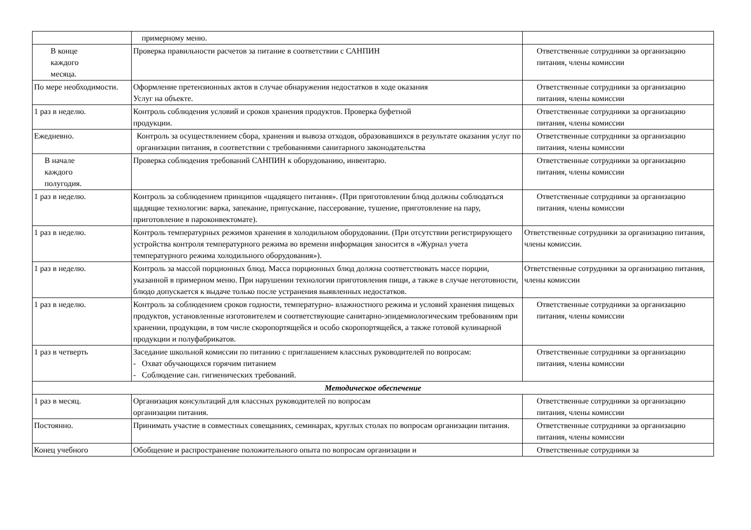| | примерному меню. | |
| В конце каждого месяца. | Проверка правильности расчетов за питание в соответствии с САНПИН | Ответственные сотрудники за организацию питания, члены комиссии |
| По мере необходимости. | Оформление претензионных актов в случае обнаружения недостатков в ходе оказания Услуг на объекте. | Ответственные сотрудники за организацию питания, члены комиссии |
| 1 раз в неделю. | Контроль соблюдения условий и сроков хранения продуктов. Проверка буфетной продукции. | Ответственные сотрудники за организацию питания, члены комиссии |
| Ежедневно. | Контроль за осуществлением сбора, хранения и вывоза отходов, образовавшихся в результате оказания услуг по организации питания, в соответствии с требованиями санитарного законодательства | Ответственные сотрудники за организацию питания, члены комиссии |
| В начале каждого полугодия. | Проверка соблюдения требований САНПИН к оборудованию, инвентарю. | Ответственные сотрудники за организацию питания, члены комиссии |
| 1 раз в неделю. | Контроль за соблюдением принципов «щадящего питания». (При приготовлении блюд должны соблюдаться щадящие технологии: варка, запекание, припускание, пассерование, тушение, приготовление на пару, приготовление в пароконвектомате). | Ответственные сотрудники за организацию питания, члены комиссии |
| 1 раз в неделю. | Контроль температурных режимов хранения в холодильном оборудовании. (При отсутствии регистрирующего устройства контроля температурного режима во времени информация заносится в «Журнал учета температурного режима холодильного оборудования»). | Ответственные сотрудники за организацию питания, члены комиссии. |
| 1 раз в неделю. | Контроль за массой порционных блюд. Масса порционных блюд должна соответствовать массе порции, указанной в примерном меню. При нарушении технологии приготовления пищи, а также в случае неготовности, блюдо допускается к выдаче только после устранения выявленных недостатков. | Ответственные сотрудники за организацию питания, члены комиссии |
| 1 раз в неделю. | Контроль за соблюдением сроков годности, температурно- влажностного режима и условий хранения пищевых продуктов, установленные изготовителем и соответствующие санитарно-эпидемиологическим требованиям при хранении, продукции, в том числе скоропортящейся и особо скоропортящейся, а также готовой кулинарной продукции и полуфабрикатов. | Ответственные сотрудники за организацию питания, члены комиссии |
| 1 раз в четверть | Заседание школьной комиссии по питанию с приглашением классных руководителей по вопросам: - Охват обучающихся горячим питанием - Соблюдение сан. гигиенических требований. | Ответственные сотрудники за организацию питания, члены комиссии |
| Методическое обеспечение | | |
| 1 раз в месяц. | Организация консультаций для классных руководителей по вопросам организации питания. | Ответственные сотрудники за организацию питания, члены комиссии |
| Постоянно. | Принимать участие в совместных совещаниях, семинарах, круглых столах по вопросам организации питания. | Ответственные сотрудники за организацию питания, члены комиссии |
| Конец учебного | Обобщение и распространение положительного опыта по вопросам организации и | Ответственные сотрудники за |